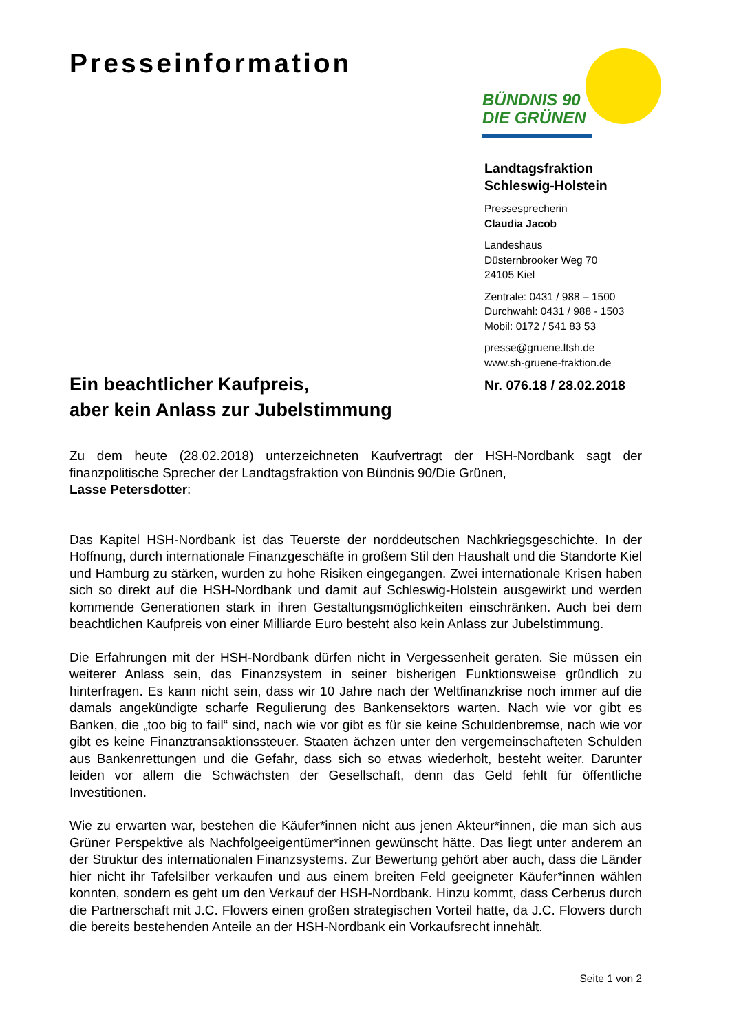Presseinformation
BÜNDNIS 90
DIE GRÜNEN
Landtagsfraktion
Schleswig-Holstein
Pressesprecherin
Claudia Jacob
Landeshaus
Düsternbrooker Weg 70
24105 Kiel
Zentrale: 0431 / 988 – 1500
Durchwahl: 0431 / 988 - 1503
Mobil: 0172 / 541 83 53
presse@gruene.ltsh.de
www.sh-gruene-fraktion.de
Nr. 076.18 / 28.02.2018
Ein beachtlicher Kaufpreis,
aber kein Anlass zur Jubelstimmung
Zu dem heute (28.02.2018) unterzeichneten Kaufvertragt der HSH-Nordbank sagt der finanzpolitische Sprecher der Landtagsfraktion von Bündnis 90/Die Grünen,
Lasse Petersdotter:
Das Kapitel HSH-Nordbank ist das Teuerste der norddeutschen Nachkriegsgeschichte. In der Hoffnung, durch internationale Finanzgeschäfte in großem Stil den Haushalt und die Standorte Kiel und Hamburg zu stärken, wurden zu hohe Risiken eingegangen. Zwei internationale Krisen haben sich so direkt auf die HSH-Nordbank und damit auf Schleswig-Holstein ausgewirkt und werden kommende Generationen stark in ihren Gestaltungsmöglichkeiten einschränken. Auch bei dem beachtlichen Kaufpreis von einer Milliarde Euro besteht also kein Anlass zur Jubelstimmung.
Die Erfahrungen mit der HSH-Nordbank dürfen nicht in Vergessenheit geraten. Sie müssen ein weiterer Anlass sein, das Finanzsystem in seiner bisherigen Funktionsweise gründlich zu hinterfragen. Es kann nicht sein, dass wir 10 Jahre nach der Weltfinanzkrise noch immer auf die damals angekündigte scharfe Regulierung des Bankensektors warten. Nach wie vor gibt es Banken, die „too big to fail“ sind, nach wie vor gibt es für sie keine Schuldenbremse, nach wie vor gibt es keine Finanztransaktionssteuer. Staaten ächzen unter den vergemeinschafteten Schulden aus Bankenrettungen und die Gefahr, dass sich so etwas wiederholt, besteht weiter. Darunter leiden vor allem die Schwächsten der Gesellschaft, denn das Geld fehlt für öffentliche Investitionen.
Wie zu erwarten war, bestehen die Käufer*innen nicht aus jenen Akteur*innen, die man sich aus Grüner Perspektive als Nachfolgeeigentümer*innen gewünscht hätte. Das liegt unter anderem an der Struktur des internationalen Finanzsystems. Zur Bewertung gehört aber auch, dass die Länder hier nicht ihr Tafelsilber verkaufen und aus einem breiten Feld geeigneter Käufer*innen wählen konnten, sondern es geht um den Verkauf der HSH-Nordbank. Hinzu kommt, dass Cerberus durch die Partnerschaft mit J.C. Flowers einen großen strategischen Vorteil hatte, da J.C. Flowers durch die bereits bestehenden Anteile an der HSH-Nordbank ein Vorkaufsrecht innehält.
Seite 1 von 2